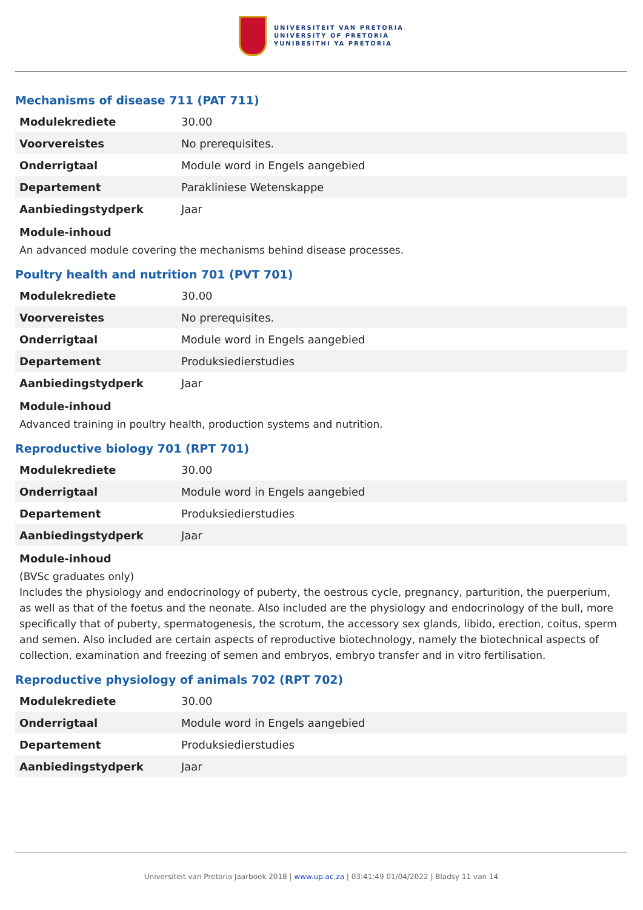UNIVERSITEIT VAN PRETORIA
UNIVERSITY OF PRETORIA
YUNIBESITHI YA PRETORIA
Mechanisms of disease 711 (PAT 711)
| Modulekrediete | 30.00 |
| Voorvereistes | No prerequisites. |
| Onderrigtaal | Module word in Engels aangebied |
| Departement | Parakliniese Wetenskappe |
| Aanbiedingstydperk | Jaar |
Module-inhoud
An advanced module covering the mechanisms behind disease processes.
Poultry health and nutrition 701 (PVT 701)
| Modulekrediete | 30.00 |
| Voorvereistes | No prerequisites. |
| Onderrigtaal | Module word in Engels aangebied |
| Departement | Produksiedierstudies |
| Aanbiedingstydperk | Jaar |
Module-inhoud
Advanced training in poultry health, production systems and nutrition.
Reproductive biology 701 (RPT 701)
| Modulekrediete | 30.00 |
| Onderrigtaal | Module word in Engels aangebied |
| Departement | Produksiedierstudies |
| Aanbiedingstydperk | Jaar |
Module-inhoud
(BVSc graduates only)
Includes the physiology and endocrinology of puberty, the oestrous cycle, pregnancy, parturition, the puerperium, as well as that of the foetus and the neonate. Also included are the physiology and endocrinology of the bull, more specifically that of puberty, spermatogenesis, the scrotum, the accessory sex glands, libido, erection, coitus, sperm and semen. Also included are certain aspects of reproductive biotechnology, namely the biotechnical aspects of collection, examination and freezing of semen and embryos, embryo transfer and in vitro fertilisation.
Reproductive physiology of animals 702 (RPT 702)
| Modulekrediete | 30.00 |
| Onderrigtaal | Module word in Engels aangebied |
| Departement | Produksiedierstudies |
| Aanbiedingstydperk | Jaar |
Universiteit van Pretoria Jaarboek 2018 | www.up.ac.za | 03:41:49 01/04/2022 | Bladsy 11 van 14